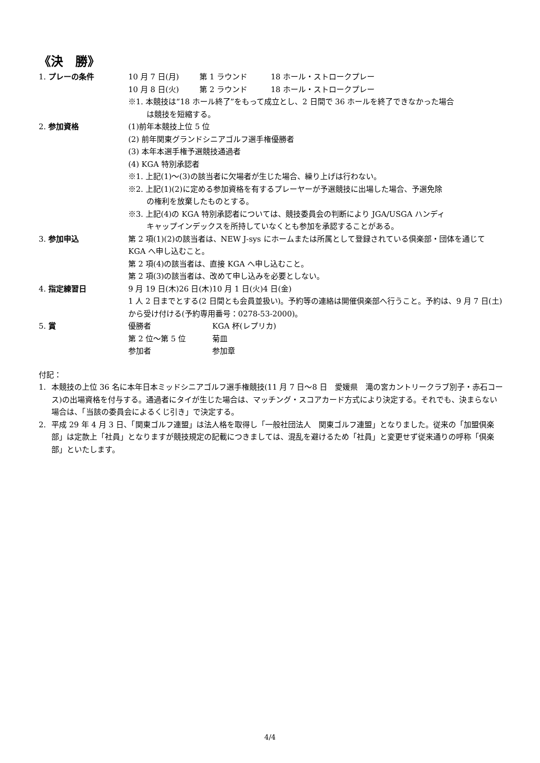《決　勝》
1. プレーの条件 10 月 7 日(月) 第 1 ラウンド 18 ホール・ストロークプレー
10 月 8 日(火) 第 2 ラウンド 18 ホール・ストロークプレー
※1. 本競技は“18 ホール終了”をもって成立とし、2 日間で 36 ホールを終了できなかった場合
は競技を短縮する。
2. 参加資格 (1)前年本競技上位 5 位
(2) 前年関東グランドシニアゴルフ選手権優勝者
(3) 本年本選手権予選競技通過者
(4) KGA 特別承認者
※1. 上記(1)～(3)の該当者に欠場者が生じた場合、繰り上げは行わない。
※2. 上記(1)(2)に定める参加資格を有するプレーヤーが予選競技に出場した場合、予選免除
の権利を放棄したものとする。
※3. 上記(4)の KGA 特別承認者については、競技委員会の判断により JGA/USGA ハンディ
キャップインデックスを所持していなくとも参加を承認することがある。
3. 参加申込 第 2 項(1)(2)の該当者は、NEW J-sys にホームまたは所属として登録されている倶楽部・団体を通じて KGA へ申し込むこと。
第 2 項(4)の該当者は、直接 KGA へ申し込むこと。
第 2 項(3)の該当者は、改めて申し込みを必要としない。
4. 指定練習日 9 月 19 日(木)26 日(木)10 月 1 日(火)4 日(金)
1 人 2 日までとする(2 日間とも会員並扱い)。予約等の連絡は開催倶楽部へ行うこと。予約は、9 月 7 日(土)から受け付ける(予約専用番号：0278-53-2000)。
5. 賞 優勝者 KGA 杯(レプリカ)
第 2 位～第 5 位 菊皿
参加者 参加章
付記：
1. 本競技の上位 36 名に本年日本ミッドシニアゴルフ選手権競技(11 月 7 日～8 日　愛媛県　滝の宮カントリークラブ別子・赤石コース)の出場資格を付与する。通過者にタイが生じた場合は、マッチング・スコアカード方式により決定する。それでも、決まらない場合は、「当該の委員会によるくじ引き」で決定する。
2. 平成 29 年 4 月 3 日、「関東ゴルフ連盟」は法人格を取得し「一般社団法人　関東ゴルフ連盟」となりました。従来の「加盟倶楽部」は定款上「社員」となりますが競技規定の記載につきましては、混乱を避けるため「社員」と変更せず従来通りの呼称「倶楽部」といたします。
4/4